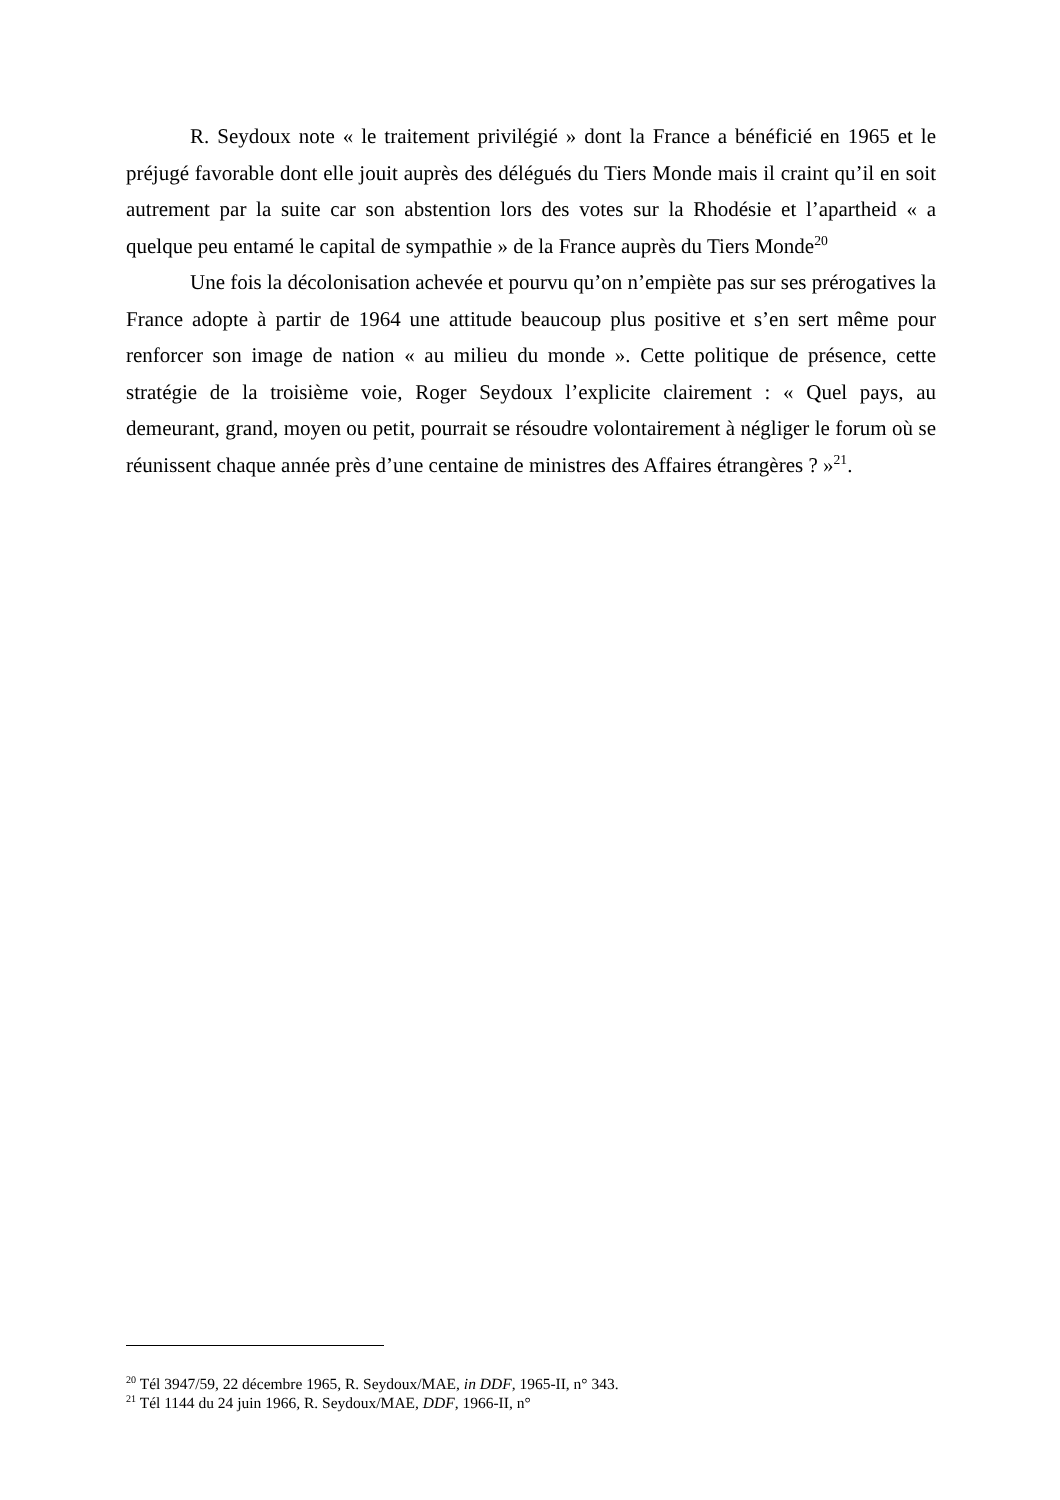R. Seydoux note « le traitement privilégié » dont la France a bénéficié en 1965 et le préjugé favorable dont elle jouit auprès des délégués du Tiers Monde mais il craint qu’il en soit autrement par la suite car son abstention lors des votes sur la Rhodésie et l’apartheid « a quelque peu entamé le capital de sympathie » de la France auprès du Tiers Monde<sup>20</sup>
Une fois la décolonisation achevée et pourvu qu’on n’empiète pas sur ses prérogatives la France adopte à partir de 1964 une attitude beaucoup plus positive et s’en sert même pour renforcer son image de nation « au milieu du monde ». Cette politique de présence, cette stratégie de la troisième voie, Roger Seydoux l’explicite clairement : « Quel pays, au demeurant, grand, moyen ou petit, pourrait se résoudre volontairement à négliger le forum où se réunissent chaque année près d’une centaine de ministres des Affaires étrangères ? »<sup>21</sup>.
<sup>20</sup> Tél 3947/59, 22 décembre 1965, R. Seydoux/MAE, in DDF, 1965-II, n° 343.
<sup>21</sup> Tél 1144 du 24 juin 1966, R. Seydoux/MAE, DDF, 1966-II, n°